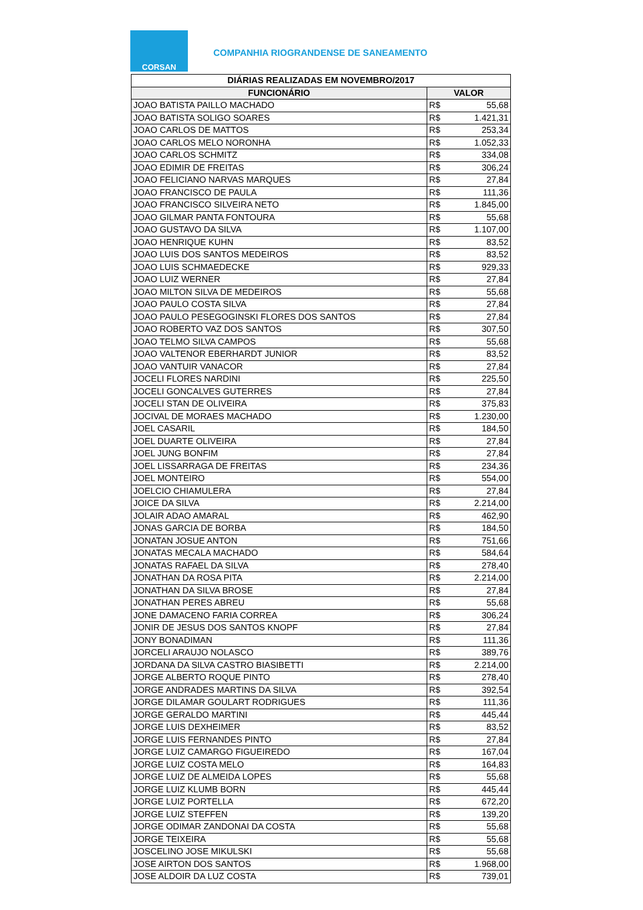CORSAN
COMPANHIA RIOGRANDENSE DE SANEAMENTO
| DIÁRIAS REALIZADAS EM NOVEMBRO/2017 | | |
| --- | --- | --- |
| FUNCIONÁRIO | VALOR | |
| JOAO BATISTA PAILLO MACHADO | R$ | 55,68 |
| JOAO BATISTA SOLIGO SOARES | R$ | 1.421,31 |
| JOAO CARLOS DE MATTOS | R$ | 253,34 |
| JOAO CARLOS MELO NORONHA | R$ | 1.052,33 |
| JOAO CARLOS SCHMITZ | R$ | 334,08 |
| JOAO EDIMIR DE FREITAS | R$ | 306,24 |
| JOAO FELICIANO NARVAS MARQUES | R$ | 27,84 |
| JOAO FRANCISCO DE PAULA | R$ | 111,36 |
| JOAO FRANCISCO SILVEIRA NETO | R$ | 1.845,00 |
| JOAO GILMAR PANTA FONTOURA | R$ | 55,68 |
| JOAO GUSTAVO DA SILVA | R$ | 1.107,00 |
| JOAO HENRIQUE KUHN | R$ | 83,52 |
| JOAO LUIS DOS SANTOS MEDEIROS | R$ | 83,52 |
| JOAO LUIS SCHMAEDECKE | R$ | 929,33 |
| JOAO LUIZ WERNER | R$ | 27,84 |
| JOAO MILTON SILVA DE MEDEIROS | R$ | 55,68 |
| JOAO PAULO COSTA SILVA | R$ | 27,84 |
| JOAO PAULO PESEGOGINSKI FLORES DOS SANTOS | R$ | 27,84 |
| JOAO ROBERTO VAZ DOS SANTOS | R$ | 307,50 |
| JOAO TELMO SILVA CAMPOS | R$ | 55,68 |
| JOAO VALTENOR EBERHARDT JUNIOR | R$ | 83,52 |
| JOAO VANTUIR VANACOR | R$ | 27,84 |
| JOCELI FLORES NARDINI | R$ | 225,50 |
| JOCELI GONCALVES GUTERRES | R$ | 27,84 |
| JOCELI STAN DE OLIVEIRA | R$ | 375,83 |
| JOCIVAL DE MORAES MACHADO | R$ | 1.230,00 |
| JOEL CASARIL | R$ | 184,50 |
| JOEL DUARTE OLIVEIRA | R$ | 27,84 |
| JOEL JUNG BONFIM | R$ | 27,84 |
| JOEL LISSARRAGA DE FREITAS | R$ | 234,36 |
| JOEL MONTEIRO | R$ | 554,00 |
| JOELCIO CHIAMULERA | R$ | 27,84 |
| JOICE DA SILVA | R$ | 2.214,00 |
| JOLAIR ADAO AMARAL | R$ | 462,90 |
| JONAS GARCIA DE BORBA | R$ | 184,50 |
| JONATAN JOSUE ANTON | R$ | 751,66 |
| JONATAS MECALA MACHADO | R$ | 584,64 |
| JONATAS RAFAEL DA SILVA | R$ | 278,40 |
| JONATHAN DA ROSA PITA | R$ | 2.214,00 |
| JONATHAN DA SILVA BROSE | R$ | 27,84 |
| JONATHAN PERES ABREU | R$ | 55,68 |
| JONE DAMACENO FARIA CORREA | R$ | 306,24 |
| JONIR DE JESUS DOS SANTOS KNOPF | R$ | 27,84 |
| JONY BONADIMAN | R$ | 111,36 |
| JORCELI ARAUJO NOLASCO | R$ | 389,76 |
| JORDANA DA SILVA CASTRO BIASIBETTI | R$ | 2.214,00 |
| JORGE ALBERTO ROQUE PINTO | R$ | 278,40 |
| JORGE ANDRADES MARTINS DA SILVA | R$ | 392,54 |
| JORGE DILAMAR GOULART RODRIGUES | R$ | 111,36 |
| JORGE GERALDO MARTINI | R$ | 445,44 |
| JORGE LUIS DEXHEIMER | R$ | 83,52 |
| JORGE LUIS FERNANDES PINTO | R$ | 27,84 |
| JORGE LUIZ CAMARGO FIGUEIREDO | R$ | 167,04 |
| JORGE LUIZ COSTA MELO | R$ | 164,83 |
| JORGE LUIZ DE ALMEIDA LOPES | R$ | 55,68 |
| JORGE LUIZ KLUMB BORN | R$ | 445,44 |
| JORGE LUIZ PORTELLA | R$ | 672,20 |
| JORGE LUIZ STEFFEN | R$ | 139,20 |
| JORGE ODIMAR ZANDONAI DA COSTA | R$ | 55,68 |
| JORGE TEIXEIRA | R$ | 55,68 |
| JOSCELINO JOSE MIKULSKI | R$ | 55,68 |
| JOSE AIRTON DOS SANTOS | R$ | 1.968,00 |
| JOSE ALDOIR DA LUZ COSTA | R$ | 739,01 |